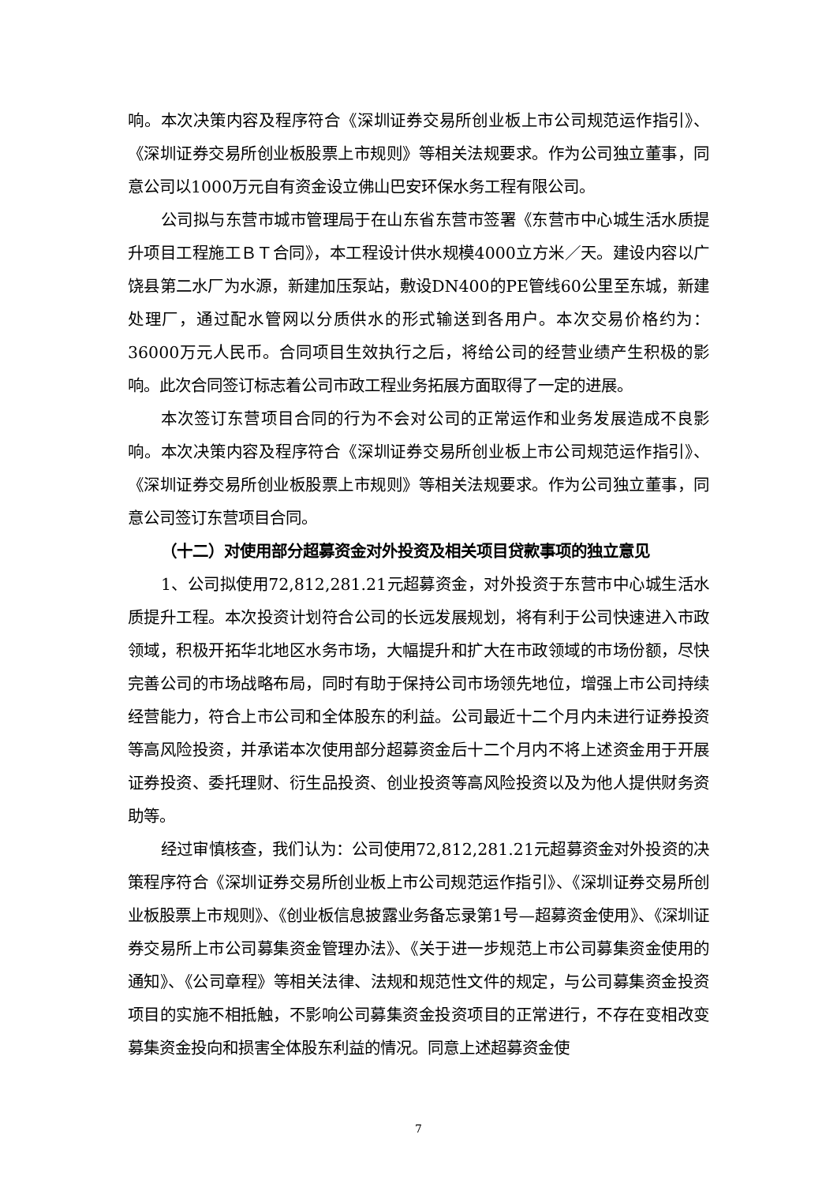响。本次决策内容及程序符合《深圳证券交易所创业板上市公司规范运作指引》、《深圳证券交易所创业板股票上市规则》等相关法规要求。作为公司独立董事，同意公司以1000万元自有资金设立佛山巴安环保水务工程有限公司。
公司拟与东营市城市管理局于在山东省东营市签署《东营市中心城生活水质提升项目工程施工ＢＴ合同》，本工程设计供水规模4000立方米／天。建设内容以广饶县第二水厂为水源，新建加压泵站，敷设DN400的PE管线60公里至东城，新建处理厂，通过配水管网以分质供水的形式输送到各用户。本次交易价格约为：36000万元人民币。合同项目生效执行之后，将给公司的经营业绩产生积极的影响。此次合同签订标志着公司市政工程业务拓展方面取得了一定的进展。
本次签订东营项目合同的行为不会对公司的正常运作和业务发展造成不良影响。本次决策内容及程序符合《深圳证券交易所创业板上市公司规范运作指引》、《深圳证券交易所创业板股票上市规则》等相关法规要求。作为公司独立董事，同意公司签订东营项目合同。
（十二）对使用部分超募资金对外投资及相关项目贷款事项的独立意见
1、公司拟使用72,812,281.21元超募资金，对外投资于东营市中心城生活水质提升工程。本次投资计划符合公司的长远发展规划，将有利于公司快速进入市政领域，积极开拓华北地区水务市场，大幅提升和扩大在市政领域的市场份额，尽快完善公司的市场战略布局，同时有助于保持公司市场领先地位，增强上市公司持续经营能力，符合上市公司和全体股东的利益。公司最近十二个月内未进行证券投资等高风险投资，并承诺本次使用部分超募资金后十二个月内不将上述资金用于开展证券投资、委托理财、衍生品投资、创业投资等高风险投资以及为他人提供财务资助等。
经过审慎核查，我们认为：公司使用72,812,281.21元超募资金对外投资的决策程序符合《深圳证券交易所创业板上市公司规范运作指引》、《深圳证券交易所创业板股票上市规则》、《创业板信息披露业务备忘录第1号—超募资金使用》、《深圳证券交易所上市公司募集资金管理办法》、《关于进一步规范上市公司募集资金使用的通知》、《公司章程》等相关法律、法规和规范性文件的规定，与公司募集资金投资项目的实施不相抵触，不影响公司募集资金投资项目的正常进行，不存在变相改变募集资金投向和损害全体股东利益的情况。同意上述超募资金使
7